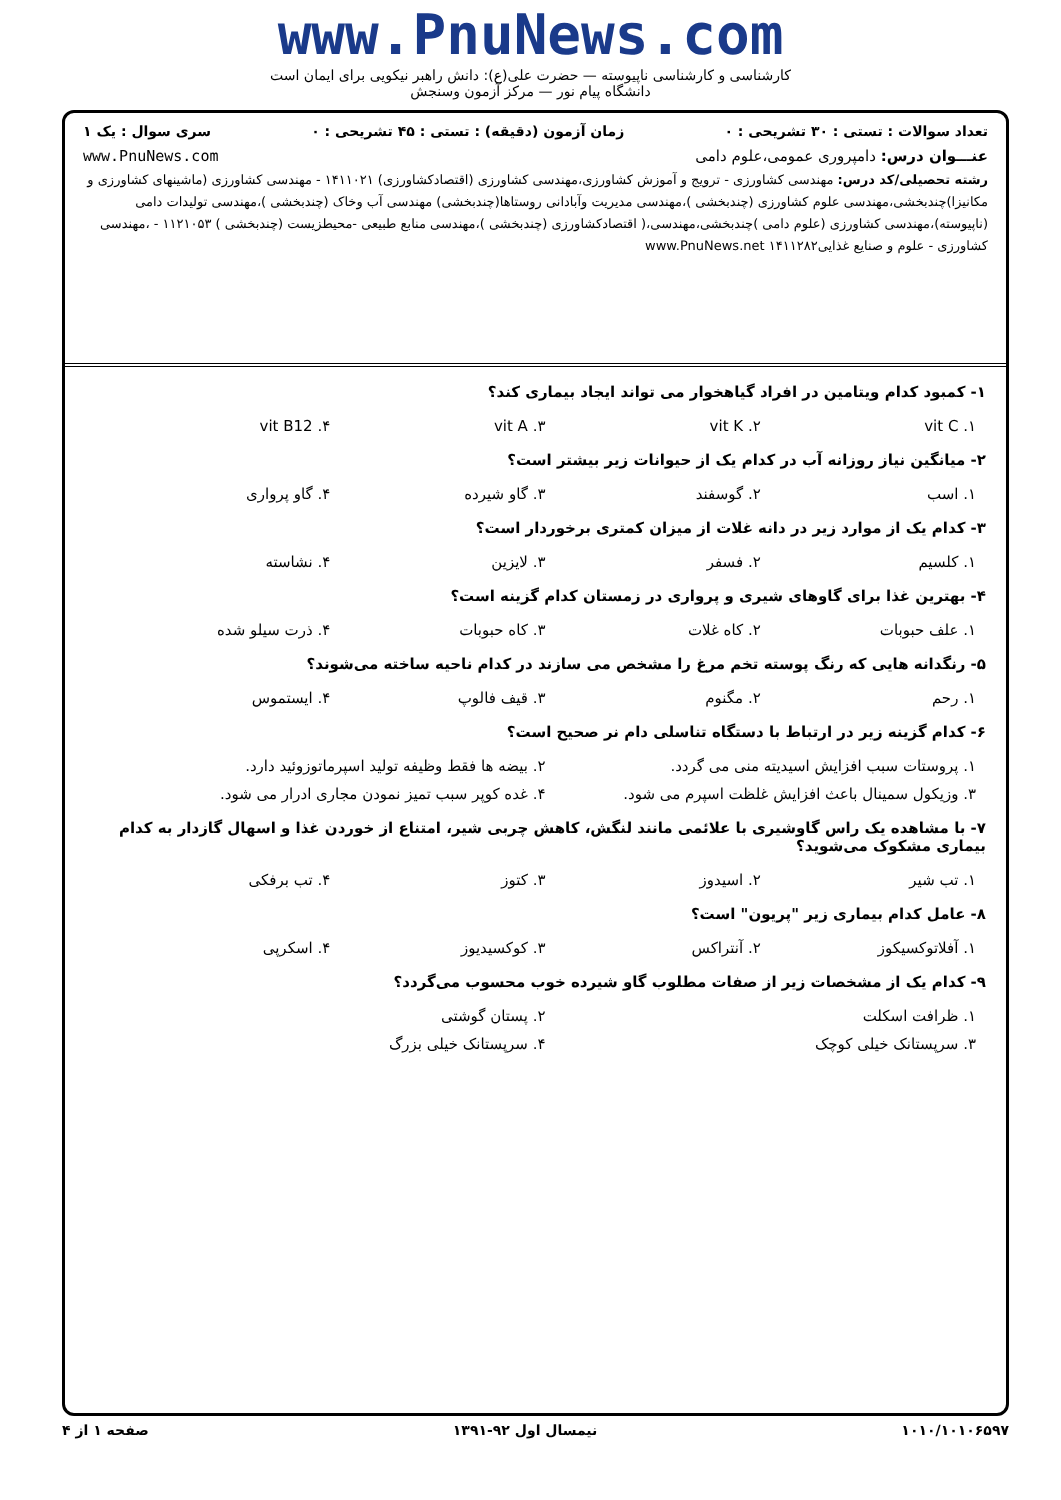www.PnuNews.com
کارشناسی و کارشناسی ناپیوسته — حضرت علی(ع): دانش راهبر نیکویی برای ایمان است
دانشگاه پیام نور — مرکز آزمون وسنجش
تعداد سوالات : تستی : ۳۰ تشریحی : ۰ زمان آزمون (دقیقه) : تستی : ۴۵ تشریحی : ۰ سری سوال : یک ۱
عنـــوان درس: دامپروری عمومی،علوم دامی www.PnuNews.com
رشته تحصیلی/کد درس: مهندسی کشاورزی - ترویج و آموزش کشاورزی،مهندسی کشاورزی (اقتصادکشاورزی) ۱۴۱۱۰۲۱ - مهندسی کشاورزی (ماشینهای کشاورزی و مکانیزا)چندبخشی،مهندسی علوم کشاورزی (چندبخشی )،مهندسی مدیریت وآبادانی روستاها(چندبخشی) مهندسی آب وخاک (چندبخشی )،مهندسی تولیدات دامی (ناپیوسته)،مهندسی کشاورزی (علوم دامی )چندبخشی،مهندسی،( اقتصادکشاورزی (چندبخشی )،مهندسی منابع طبیعی -محیطزیست (چندبخشی ) ۱۱۲۱۰۵۳ - ،مهندسی کشاورزی - علوم و صنایع غذایی۱۴۱۱۲۸۲ www.PnuNews.net
۱- کمبود کدام ویتامین در افراد گیاهخوار می تواند ایجاد بیماری کند؟
۱. vit C ۲. vit K ۳. vit A ۴. vit B12
۲- میانگین نیاز روزانه آب در کدام یک از حیوانات زیر بیشتر است؟
۱. اسب ۲. گوسفند ۳. گاو شیرده ۴. گاو پرواری
۳- کدام یک از موارد زیر در دانه غلات از میزان کمتری برخوردار است؟
۱. کلسیم ۲. فسفر ۳. لایزین ۴. نشاسته
۴- بهترین غذا برای گاوهای شیری و پرواری در زمستان کدام گزینه است؟
۱. علف حبوبات ۲. کاه غلات ۳. کاه حبوبات ۴. ذرت سیلو شده
۵- رنگدانه هایی که رنگ پوسته تخم مرغ را مشخص می سازند در کدام ناحیه ساخته می‌شوند؟
۱. رحم ۲. مگنوم ۳. قیف فالوپ ۴. ایستموس
۶- کدام گزینه زیر در ارتباط با دستگاه تناسلی دام نر صحیح است؟
۱. پروستات سبب افزایش اسیدیته منی می گردد. ۲. بیضه ها فقط وظیفه تولید اسپرماتوزوئید دارد.
۳. وزیکول سمینال باعث افزایش غلظت اسپرم می شود. ۴. غده کوپر سبب تمیز نمودن مجاری ادرار می شود.
۷- با مشاهده یک راس گاوشیری با علائمی مانند لنگش، کاهش چربی شیر، امتناع از خوردن غذا و اسهال گازدار به کدام بیماری مشکوک می‌شوید؟
۱. تب شیر ۲. اسیدوز ۳. کتوز ۴. تب برفکی
۸- عامل کدام بیماری زیر "پریون" است؟
۱. آفلاتوکسیکوز ۲. آنتراکس ۳. کوکسیدیوز ۴. اسکرپی
۹- کدام یک از مشخصات زیر از صفات مطلوب گاو شیرده خوب محسوب می‌گردد؟
۱. ظرافت اسکلت ۲. پستان گوشتی
۳. سرپستانک خیلی کوچک ۴. سرپستانک خیلی بزرگ
۱۰۱۰/۱۰۱۰۶۵۹۷ نیمسال اول ۹۲-۱۳۹۱ صفحه ۱ از ۴